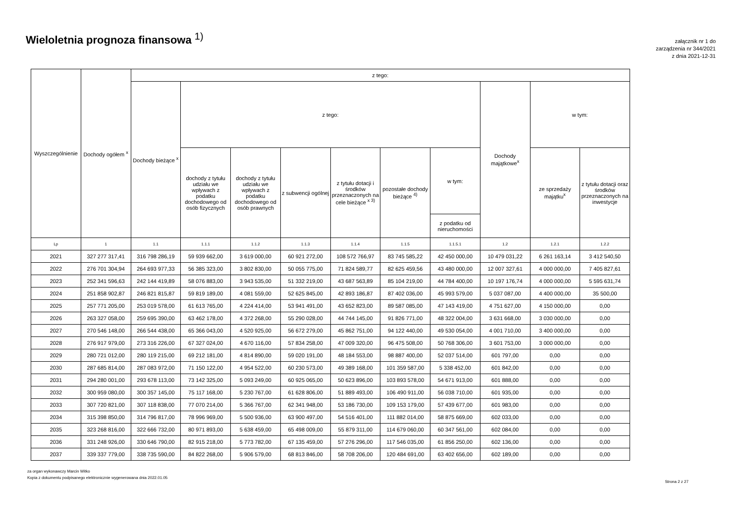Wieloletnia prognoza finansowa <sup>1)</sup>
załącznik nr 1 do
zarządzenia nr 344/2021
z dnia 2021-12-31
| Wyszczególnienie | Dochody ogółem <sup>x</sup> | z tego: | | | | | | | | | |
| --- | --- | --- | --- | --- | --- | --- | --- | --- | --- | --- | --- |
| | | Dochody bieżące <sup>x</sup> | z tego: | | | | | | Dochody majątkowe<sup>x</sup> | w tym: | |
| | | | dochody z tytułu udziału we wpływach z podatku dochodowego od osób fizycznych | dochody z tytułu udziału we wpływach z podatku dochodowego od osób prawnych | z subwencji ogólnej | z tytułu dotacji i środków przeznaczonych na cele bieżące <sup>x 3)</sup> | pozostałe dochody bieżące <sup>4)</sup> | w tym: | | ze sprzedaży majątku<sup>x</sup> | z tytułu dotacji oraz środków przeznaczonych na inwestycje |
| | | | | | | | | z podatku od nieruchomości | | | |
| Lp | 1 | 1.1 | 1.1.1 | 1.1.2 | 1.1.3 | 1.1.4 | 1.1.5 | 1.1.5.1 | 1.2 | 1.2.1 | 1.2.2 |
| 2021 | 327 277 317,41 | 316 798 286,19 | 59 939 662,00 | 3 619 000,00 | 60 921 272,00 | 108 572 766,97 | 83 745 585,22 | 42 450 000,00 | 10 479 031,22 | 6 261 163,14 | 3 412 540,50 |
| 2022 | 276 701 304,94 | 264 693 977,33 | 56 385 323,00 | 3 802 830,00 | 50 055 775,00 | 71 824 589,77 | 82 625 459,56 | 43 480 000,00 | 12 007 327,61 | 4 000 000,00 | 7 405 827,61 |
| 2023 | 252 341 596,63 | 242 144 419,89 | 58 076 883,00 | 3 943 535,00 | 51 332 219,00 | 43 687 563,89 | 85 104 219,00 | 44 784 400,00 | 10 197 176,74 | 4 000 000,00 | 5 595 631,74 |
| 2024 | 251 858 902,87 | 246 821 815,87 | 59 819 189,00 | 4 081 559,00 | 52 625 845,00 | 42 893 186,87 | 87 402 036,00 | 45 993 579,00 | 5 037 087,00 | 4 400 000,00 | 35 500,00 |
| 2025 | 257 771 205,00 | 253 019 578,00 | 61 613 765,00 | 4 224 414,00 | 53 941 491,00 | 43 652 823,00 | 89 587 085,00 | 47 143 419,00 | 4 751 627,00 | 4 150 000,00 | 0,00 |
| 2026 | 263 327 058,00 | 259 695 390,00 | 63 462 178,00 | 4 372 268,00 | 55 290 028,00 | 44 744 145,00 | 91 826 771,00 | 48 322 004,00 | 3 631 668,00 | 3 030 000,00 | 0,00 |
| 2027 | 270 546 148,00 | 266 544 438,00 | 65 366 043,00 | 4 520 925,00 | 56 672 279,00 | 45 862 751,00 | 94 122 440,00 | 49 530 054,00 | 4 001 710,00 | 3 400 000,00 | 0,00 |
| 2028 | 276 917 979,00 | 273 316 226,00 | 67 327 024,00 | 4 670 116,00 | 57 834 258,00 | 47 009 320,00 | 96 475 508,00 | 50 768 306,00 | 3 601 753,00 | 3 000 000,00 | 0,00 |
| 2029 | 280 721 012,00 | 280 119 215,00 | 69 212 181,00 | 4 814 890,00 | 59 020 191,00 | 48 184 553,00 | 98 887 400,00 | 52 037 514,00 | 601 797,00 | 0,00 | 0,00 |
| 2030 | 287 685 814,00 | 287 083 972,00 | 71 150 122,00 | 4 954 522,00 | 60 230 573,00 | 49 389 168,00 | 101 359 587,00 | 5 338 452,00 | 601 842,00 | 0,00 | 0,00 |
| 2031 | 294 280 001,00 | 293 678 113,00 | 73 142 325,00 | 5 093 249,00 | 60 925 065,00 | 50 623 896,00 | 103 893 578,00 | 54 671 913,00 | 601 888,00 | 0,00 | 0,00 |
| 2032 | 300 959 080,00 | 300 357 145,00 | 75 117 168,00 | 5 230 767,00 | 61 628 806,00 | 51 889 493,00 | 106 490 911,00 | 56 038 710,00 | 601 935,00 | 0,00 | 0,00 |
| 2033 | 307 720 821,00 | 307 118 838,00 | 77 070 214,00 | 5 366 767,00 | 62 341 948,00 | 53 186 730,00 | 109 153 179,00 | 57 439 677,00 | 601 983,00 | 0,00 | 0,00 |
| 2034 | 315 398 850,00 | 314 796 817,00 | 78 996 969,00 | 5 500 936,00 | 63 900 497,00 | 54 516 401,00 | 111 882 014,00 | 58 875 669,00 | 602 033,00 | 0,00 | 0,00 |
| 2035 | 323 268 816,00 | 322 666 732,00 | 80 971 893,00 | 5 638 459,00 | 65 498 009,00 | 55 879 311,00 | 114 679 060,00 | 60 347 561,00 | 602 084,00 | 0,00 | 0,00 |
| 2036 | 331 248 926,00 | 330 646 790,00 | 82 915 218,00 | 5 773 782,00 | 67 135 459,00 | 57 276 296,00 | 117 546 035,00 | 61 856 250,00 | 602 136,00 | 0,00 | 0,00 |
| 2037 | 339 337 779,00 | 338 735 590,00 | 84 822 268,00 | 5 906 579,00 | 68 813 846,00 | 58 708 206,00 | 120 484 691,00 | 63 402 656,00 | 602 189,00 | 0,00 | 0,00 |
za organ wykonawczy Marcin Witko
Kopia z dokumentu podpisanego elektronicznie wygenerowana dnia 2022.01.05
Strona 2 z 27